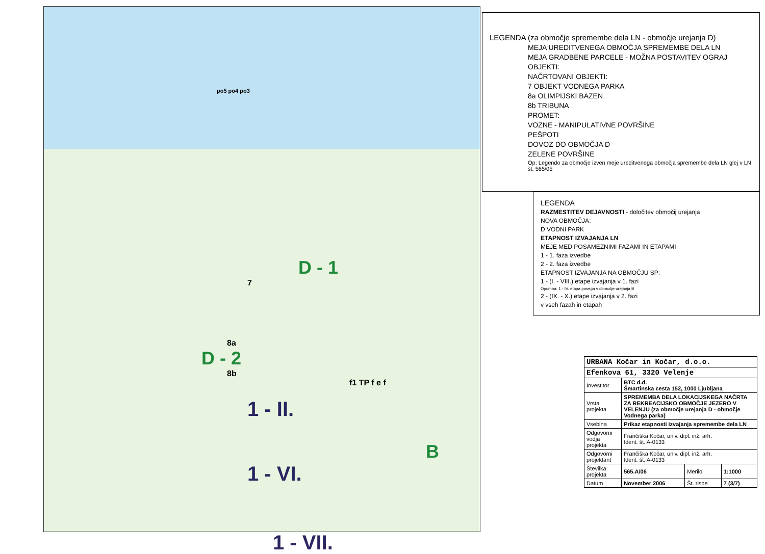po5 po4 po3
D - 1
7
8a
D - 2
8b
f1 TP f e f
1 - II.
B
1 - VI.
1 - VII.
LEGENDA (za območje spremembe dela LN - območje urejanja D)
MEJA UREDITVENEGA OBMOČJA SPREMEMBE DELA LN
MEJA GRADBENE PARCELE - MOŽNA POSTAVITEV OGRAJ
OBJEKTI:
NAČRTOVANI OBJEKTI:
7 OBJEKT VODNEGA PARKA
8a OLIMPIJSKI BAZEN
8b TRIBUNA
PROMET:
VOZNE - MANIPULATIVNE POVRŠINE
PEŠPOTI
DOVOZ DO OBMOČJA D
ZELENE POVRŠINE
Op: Legendo za območje izven meje ureditvenega območja spremembe dela LN glej v LN št. 565/05
LEGENDA
RAZMESTITEV DEJAVNOSTI - določitev območij urejanja
NOVA OBMOČJA:
D VODNI PARK
ETAPNOST IZVAJANJA LN
MEJE MED POSAMEZNIMI FAZAMI IN ETAPAMI
1 - 1. faza izvedbe
2 - 2. faza izvedbe
ETAPNOST IZVAJANJA NA OBMOČJU SP:
1 - (I. - VIII.) etape izvajanja v 1. fazi
Opomba: 1 - IV. etapa posega v območje urejanja B
2 - (IX. - X.) etape izvajanja v 2. fazi
v vseh fazah in etapah
| URBANA Kočar in Kočar, d.o.o. | | | |
| Efenkova 61, 3320 Velenje | | | |
| Investitor | BTC d.d. Šmartinska cesta 152, 1000 Ljubljana | | |
| Vrsta projekta | SPREMEMBA DELA LOKACIJSKEGA NAČRTA ZA REKREACIJSKO OBMOČJE JEZERO V VELENJU (za območje urejanja D - območje Vodnega parka) | | |
| Vsebina | Prikaz etapnosti izvajanja spremembe dela LN | | |
| Odgovorni vodja projekta | Frančiška Kočar, univ. dipl. inž. arh. Ident. št. A-0133 | | |
| Odgovorni projektant | Frančiška Kočar, univ. dipl. inž. arh. Ident. št. A-0133 | | |
| Številka projekta | 565.A/06 | Merilo | 1:1000 |
| Datum | November 2006 | Št. risbe | 7 (3/7) |